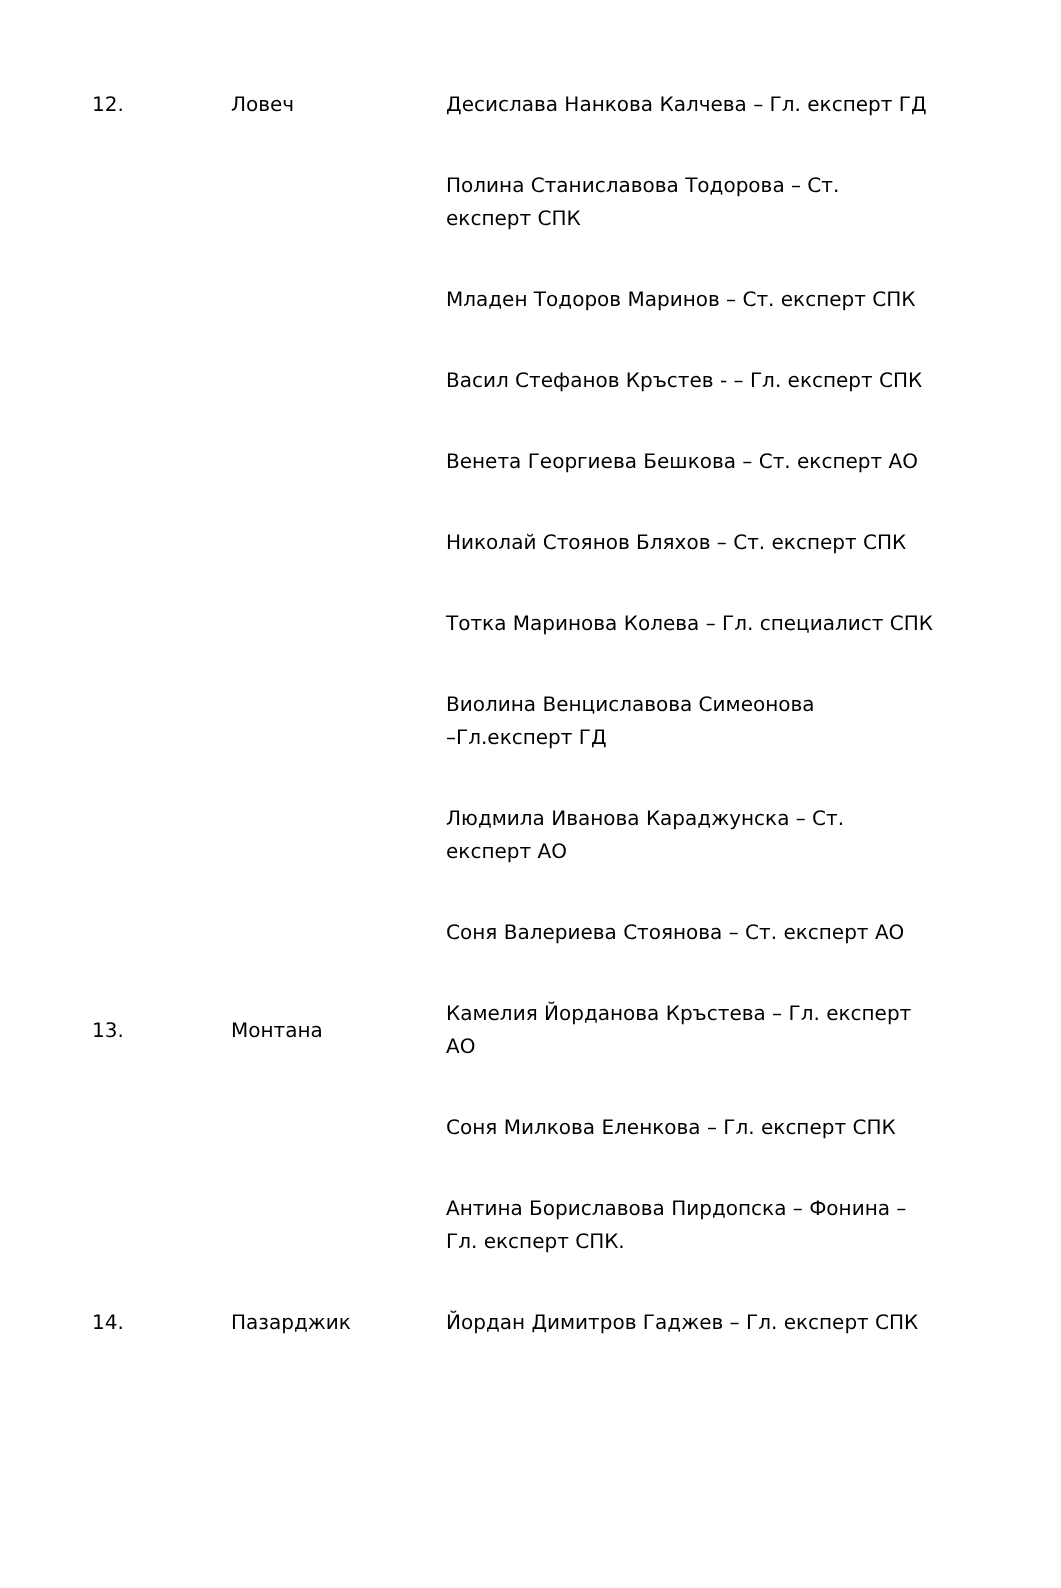| 12. | Ловеч | Десислава Нанкова Калчева – Гл. експерт ГД |
| | | Полина Станиславова Тодорова – Ст. експерт СПК |
| | | Младен Тодоров Маринов – Ст. експерт СПК |
| | | Васил Стефанов Кръстев - – Гл. експерт СПК |
| | | Венета Георгиева Бешкова – Ст. експерт АО |
| | | Николай Стоянов Бляхов – Ст. експерт СПК |
| | | Тотка Маринова Колева – Гл. специалист СПК |
| | | Виолина Венциславова Симеонова –Гл.експерт ГД |
| | | Людмила Иванова Караджунска – Ст. експерт АО |
| | | Соня Валериева Стоянова – Ст. експерт АО |
| 13. | Монтана | Камелия Йорданова Кръстева – Гл. експерт АО |
| | | Соня Милкова Еленкова – Гл. експерт СПК |
| | | Антина Бориславова Пирдопска – Фонина – Гл. експерт СПК. |
| 14. | Пазарджик | Йордан Димитров Гаджев – Гл. експерт СПК |